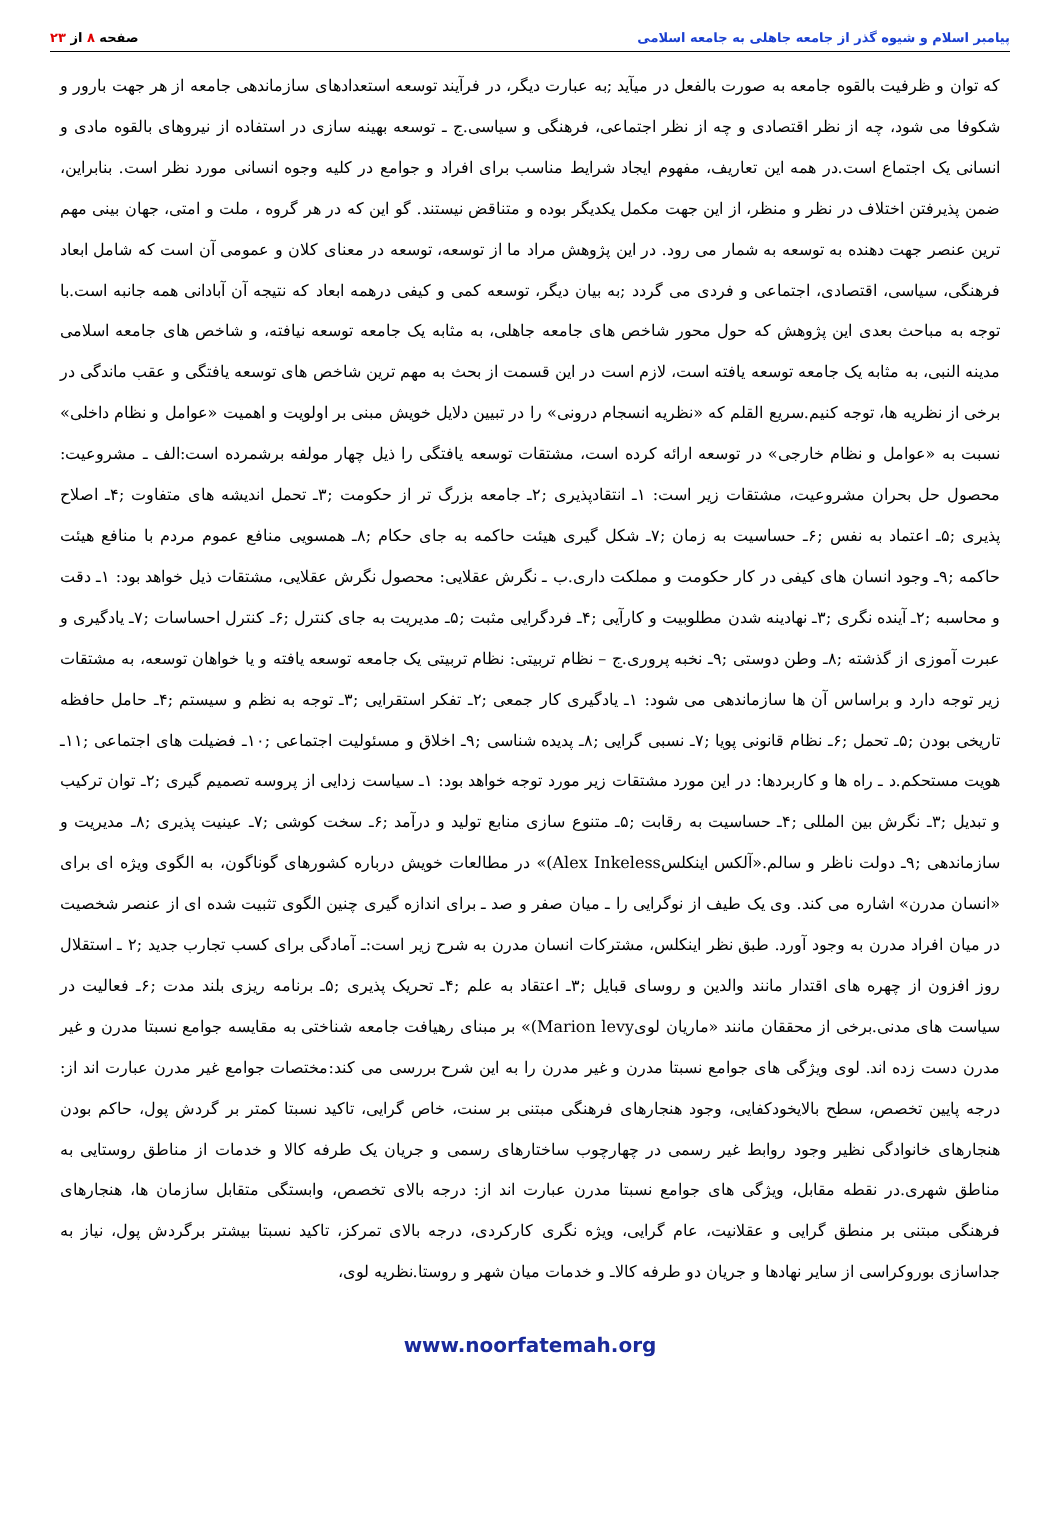پیامبر اسلام و شیوه گذر از جامعه جاهلی به جامعه اسلامی
صفحه ۸ از ۲۳
که توان و ظرفیت بالقوه جامعه به صورت بالفعل در میآید ;به عبارت دیگر، در فرآیند توسعه استعدادهای سازماندهی جامعه از هر جهت بارور و شکوفا می شود، چه از نظر اقتصادی و چه از نظر اجتماعی، فرهنگی و سیاسی.ج ـ توسعه بهینه سازی در استفاده از نیروهای بالقوه مادی و انسانی یک اجتماع است.در همه این تعاریف، مفهوم ایجاد شرایط مناسب برای افراد و جوامع در کلیه وجوه انسانی مورد نظر است. بنابراین، ضمن پذیرفتن اختلاف در نظر و منظر، از این جهت مکمل یکدیگر بوده و متناقض نیستند. گو این که در هر گروه ، ملت و امتی، جهان بینی مهم ترین عنصر جهت دهنده به توسعه به شمار می رود. در این پژوهش مراد ما از توسعه، توسعه در معنای کلان و عمومی آن است که شامل ابعاد فرهنگی، سیاسی، اقتصادی، اجتماعی و فردی می گردد ;به بیان دیگر، توسعه کمی و کیفی درهمه ابعاد که نتیجه آن آبادانی همه جانبه است.با توجه به مباحث بعدی این پژوهش که حول محور شاخص های جامعه جاهلی، به مثابه یک جامعه توسعه نیافته، و شاخص های جامعه اسلامی مدینه النبی، به مثابه یک جامعه توسعه یافته است، لازم است در این قسمت از بحث به مهم ترین شاخص های توسعه یافتگی و عقب ماندگی در برخی از نظریه ها، توجه کنیم.سریع القلم که «نظریه انسجام درونی» را در تبیین دلایل خویش مبنی بر اولویت و اهمیت «عوامل و نظام داخلی» نسبت به «عوامل و نظام خارجی» در توسعه ارائه کرده است، مشتقات توسعه یافتگی را ذیل چهار مولفه برشمرده است:الف ـ مشروعیت: محصول حل بحران مشروعیت، مشتقات زیر است: ۱ـ انتقادپذیری ;۲ـ جامعه بزرگ تر از حکومت ;۳ـ تحمل اندیشه های متفاوت ;۴ـ اصلاح پذیری ;۵ـ اعتماد به نفس ;۶ـ حساسیت به زمان ;۷ـ شکل گیری هیئت حاکمه به جای حکام ;۸ـ همسویی منافع عموم مردم با منافع هیئت حاکمه ;۹ـ وجود انسان های کیفی در کار حکومت و مملکت داری.ب ـ نگرش عقلایی: محصول نگرش عقلایی، مشتقات ذیل خواهد بود: ۱ـ دقت و محاسبه ;۲ـ آینده نگری ;۳ـ نهادینه شدن مطلوبیت و کارآیی ;۴ـ فردگرایی مثبت ;۵ـ مدیریت به جای کنترل ;۶ـ کنترل احساسات ;۷ـ یادگیری و عبرت آموزی از گذشته ;۸ـ وطن دوستی ;۹ـ نخبه پروری.ج – نظام تربیتی: نظام تربیتی یک جامعه توسعه یافته و یا خواهان توسعه، به مشتقات زیر توجه دارد و براساس آن ها سازماندهی می شود: ۱ـ یادگیری کار جمعی ;۲ـ تفکر استقرایی ;۳ـ توجه به نظم و سیستم ;۴ـ حامل حافظه تاریخی بودن ;۵ـ تحمل ;۶ـ نظام قانونی پویا ;۷ـ نسبی گرایی ;۸ـ پدیده شناسی ;۹ـ اخلاق و مسئولیت اجتماعی ;۱۰ـ فضیلت های اجتماعی ;۱۱ـ هویت مستحکم.د ـ راه ها و کاربردها: در این مورد مشتقات زیر مورد توجه خواهد بود: ۱ـ سیاست زدایی از پروسه تصمیم گیری ;۲ـ توان ترکیب و تبدیل ;۳ـ نگرش بین المللی ;۴ـ حساسیت به رقابت ;۵ـ متنوع سازی منابع تولید و درآمد ;۶ـ سخت کوشی ;۷ـ عینیت پذیری ;۸ـ مدیریت و سازماندهی ;۹ـ دولت ناظر و سالم.«آلکس اینکلسAlex Inkeless)» در مطالعات خویش درباره کشورهای گوناگون، به الگوی ویژه ای برای «انسان مدرن» اشاره می کند. وی یک طیف از نوگرایی را ـ میان صفر و صد ـ برای اندازه گیری چنین الگوی تثبیت شده ای از عنصر شخصیت در میان افراد مدرن به وجود آورد. طبق نظر اینکلس، مشترکات انسان مدرن به شرح زیر است:ـ آمادگی برای کسب تجارب جدید ;۲ ـ استقلال روز افزون از چهره های اقتدار مانند والدین و روسای قبایل ;۳ـ اعتقاد به علم ;۴ـ تحریک پذیری ;۵ـ برنامه ریزی بلند مدت ;۶ـ فعالیت در سیاست های مدنی.برخی از محققان مانند «ماریان لویMarion levy)» بر مبنای رهیافت جامعه شناختی به مقایسه جوامع نسبتا مدرن و غیر مدرن دست زده اند. لوی ویژگی های جوامع نسبتا مدرن و غیر مدرن را به این شرح بررسی می کند:مختصات جوامع غیر مدرن عبارت اند از: درجه پایین تخصص، سطح بالایخودکفایی، وجود هنجارهای فرهنگی مبتنی بر سنت، خاص گرایی، تاکید نسبتا کمتر بر گردش پول، حاکم بودن هنجارهای خانوادگی نظیر وجود روابط غیر رسمی در چهارچوب ساختارهای رسمی و جریان یک طرفه کالا و خدمات از مناطق روستایی به مناطق شهری.در نقطه مقابل، ویژگی های جوامع نسبتا مدرن عبارت اند از: درجه بالای تخصص، وابستگی متقابل سازمان ها، هنجارهای فرهنگی مبتنی بر منطق گرایی و عقلانیت، عام گرایی، ویژه نگری کارکردی، درجه بالای تمرکز، تاکید نسبتا بیشتر برگردش پول، نیاز به جداسازی بوروکراسی از سایر نهادها و جریان دو طرفه کالاـ و خدمات میان شهر و روستا.نظریه لوی،
www.noorfatemah.org